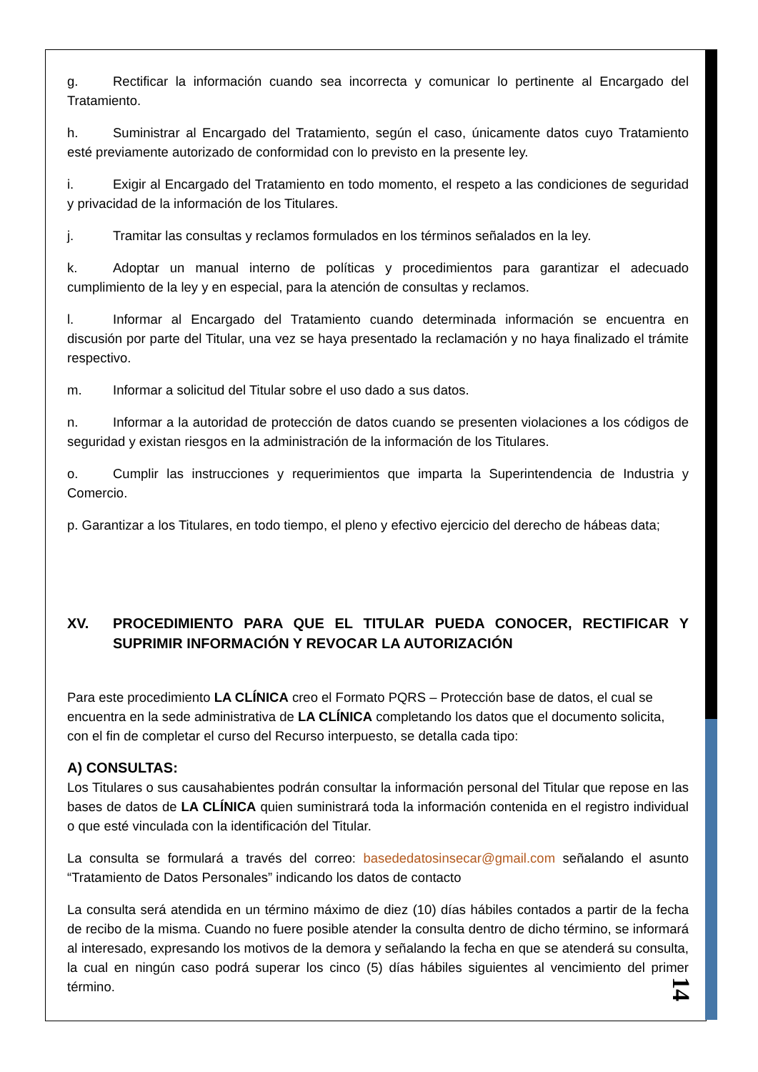g. Rectificar la información cuando sea incorrecta y comunicar lo pertinente al Encargado del Tratamiento.
h. Suministrar al Encargado del Tratamiento, según el caso, únicamente datos cuyo Tratamiento esté previamente autorizado de conformidad con lo previsto en la presente ley.
i. Exigir al Encargado del Tratamiento en todo momento, el respeto a las condiciones de seguridad y privacidad de la información de los Titulares.
j. Tramitar las consultas y reclamos formulados en los términos señalados en la ley.
k. Adoptar un manual interno de políticas y procedimientos para garantizar el adecuado cumplimiento de la ley y en especial, para la atención de consultas y reclamos.
l. Informar al Encargado del Tratamiento cuando determinada información se encuentra en discusión por parte del Titular, una vez se haya presentado la reclamación y no haya finalizado el trámite respectivo.
m. Informar a solicitud del Titular sobre el uso dado a sus datos.
n. Informar a la autoridad de protección de datos cuando se presenten violaciones a los códigos de seguridad y existan riesgos en la administración de la información de los Titulares.
o. Cumplir las instrucciones y requerimientos que imparta la Superintendencia de Industria y Comercio.
p. Garantizar a los Titulares, en todo tiempo, el pleno y efectivo ejercicio del derecho de hábeas data;
XV. PROCEDIMIENTO PARA QUE EL TITULAR PUEDA CONOCER, RECTIFICAR Y SUPRIMIR INFORMACIÓN Y REVOCAR LA AUTORIZACIÓN
Para este procedimiento LA CLÍNICA creo el Formato PQRS – Protección base de datos, el cual se encuentra en la sede administrativa de LA CLÍNICA completando los datos que el documento solicita, con el fin de completar el curso del Recurso interpuesto, se detalla cada tipo:
A) CONSULTAS:
Los Titulares o sus causahabientes podrán consultar la información personal del Titular que repose en las bases de datos de LA CLÍNICA quien suministrará toda la información contenida en el registro individual o que esté vinculada con la identificación del Titular.
La consulta se formulará a través del correo: basededatosinsecar@gmail.com señalando el asunto “Tratamiento de Datos Personales” indicando los datos de contacto
La consulta será atendida en un término máximo de diez (10) días hábiles contados a partir de la fecha de recibo de la misma. Cuando no fuere posible atender la consulta dentro de dicho término, se informará al interesado, expresando los motivos de la demora y señalando la fecha en que se atenderá su consulta, la cual en ningún caso podrá superar los cinco (5) días hábiles siguientes al vencimiento del primer término.
14